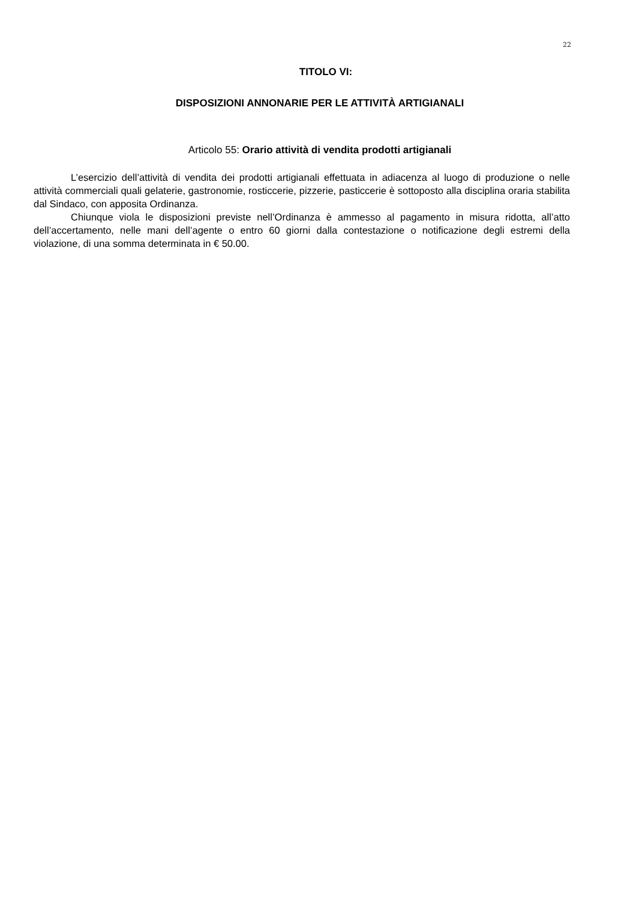22
TITOLO VI:
DISPOSIZIONI ANNONARIE PER LE ATTIVITÀ ARTIGIANALI
Articolo 55: Orario attività di vendita prodotti artigianali
L’esercizio dell’attività di vendita dei prodotti artigianali effettuata in adiacenza al luogo di produzione o nelle attività commerciali quali gelaterie, gastronomie, rosticcerie, pizzerie, pasticcerie è sottoposto alla disciplina oraria stabilita dal Sindaco, con apposita Ordinanza.
Chiunque viola le disposizioni previste nell’Ordinanza è ammesso al pagamento in misura ridotta, all’atto dell’accertamento, nelle mani dell’agente o entro 60 giorni dalla contestazione o notificazione degli estremi della violazione, di una somma determinata in € 50.00.